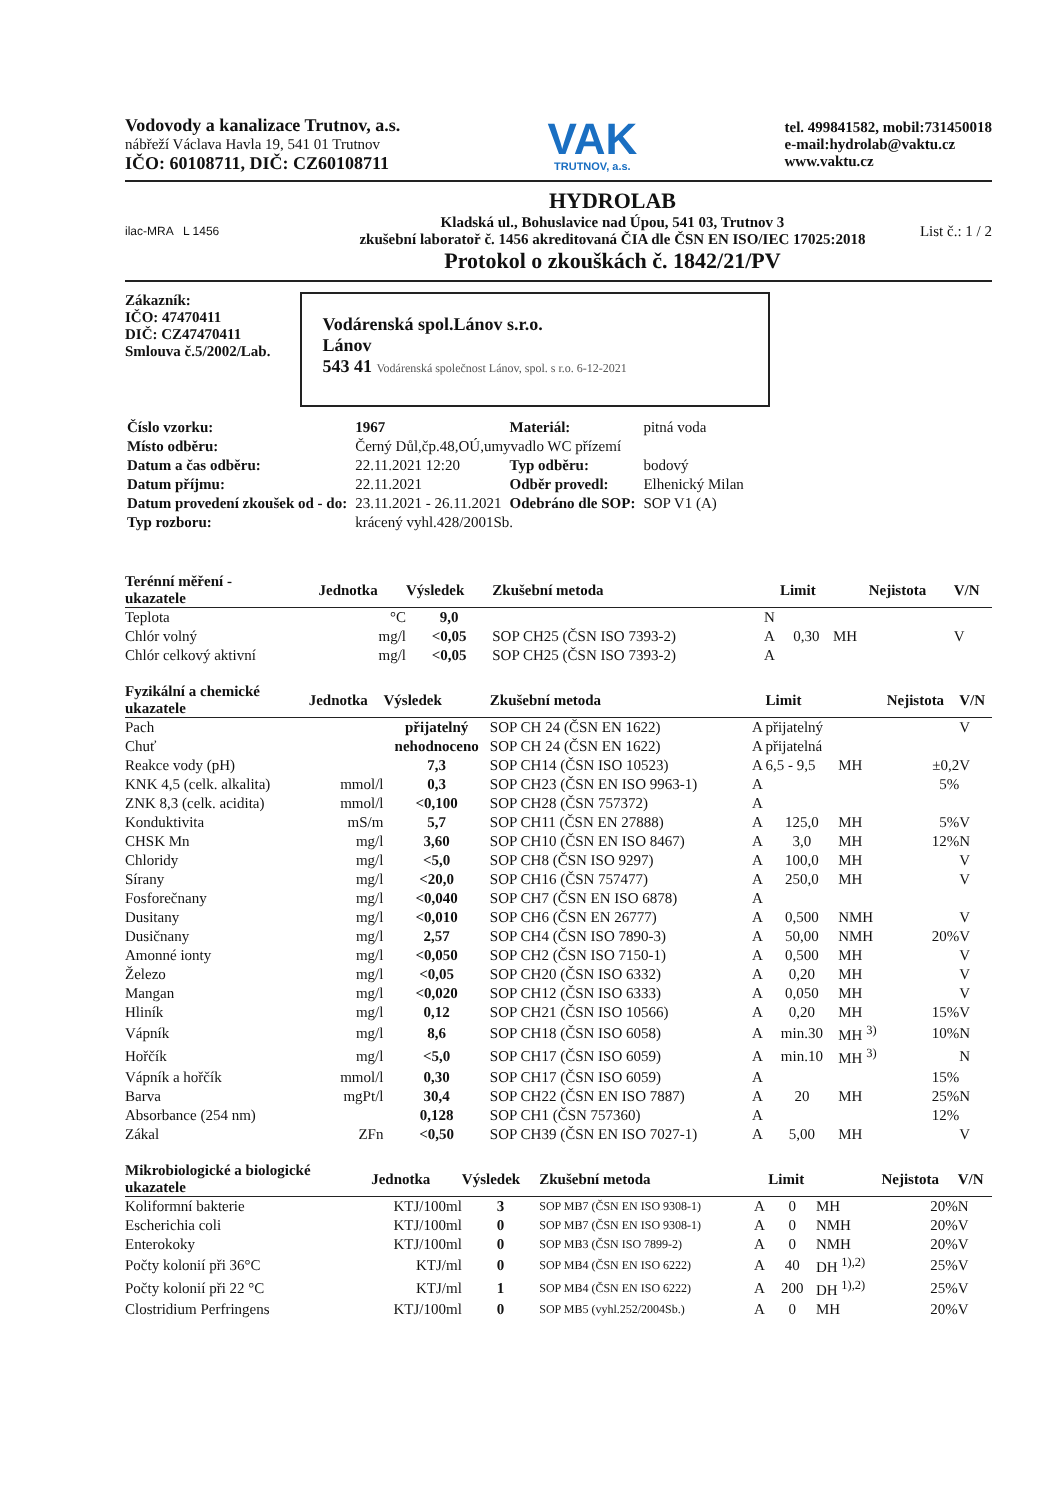Vodovody a kanalizace Trutnov, a.s.
nábřeží Václava Havla 19, 541 01 Trutnov
IČO: 60108711, DIČ: CZ60108711
VAK
TRUTNOV, a.s.
tel. 499841582, mobil:731450018
e-mail:hydrolab@vaktu.cz
www.vaktu.cz
ilac-MRA L 1456
HYDROLAB
Kladská ul., Bohuslavice nad Úpou, 541 03, Trutnov 3
zkušební laboratoř č. 1456 akreditovaná ČIA dle ČSN EN ISO/IEC 17025:2018
Protokol o zkouškách č. 1842/21/PV
List č.: 1 / 2
Zákazník:
IČO: 47470411
DIČ: CZ47470411
Smlouva č.5/2002/Lab.
Vodárenská spol.Lánov s.r.o.
Lánov
543 41 Vodárenská společnost Lánov, spol. s r.o. 6-12-2021
| Číslo vzorku: | 1967 | Materiál: | pitná voda |
| Místo odběru: | Černý Důl,čp.48,OÚ,umyvadlo WC přízemí | | |
| Datum a čas odběru: | 22.11.2021 12:20 | Typ odběru: | bodový |
| Datum příjmu: | 22.11.2021 | Odběr provedl: | Elhenický Milan |
| Datum provedení zkoušek od - do: | 23.11.2021 - 26.11.2021 | Odebráno dle SOP: | SOP V1 (A) |
| Typ rozboru: | krácený vyhl.428/2001Sb. | | |
| Terénní měření - ukazatele | Jednotka | Výsledek | Zkušební metoda | | Limit | | Nejistota | V/N |
| --- | --- | --- | --- | --- | --- | --- | --- | --- |
| Teplota | °C | 9,0 | | N | | | | |
| Chlór volný | mg/l | <0,05 | SOP CH25 (ČSN ISO 7393-2) | A | 0,30 | MH | | V |
| Chlór celkový aktivní | mg/l | <0,05 | SOP CH25 (ČSN ISO 7393-2) | A | | | | |
| Fyzikální a chemické ukazatele | Jednotka | Výsledek | Zkušební metoda | | Limit | | Nejistota | V/N |
| --- | --- | --- | --- | --- | --- | --- | --- | --- |
| Pach | | přijatelný | SOP CH 24 (ČSN EN 1622) | A | přijatelný | | | V |
| Chuť | | nehodnoceno | SOP CH 24 (ČSN EN 1622) | A | přijatelná | | | |
| Reakce vody (pH) | | 7,3 | SOP CH14 (ČSN ISO 10523) | A | 6,5 - 9,5 | MH | ±0,2 | V |
| KNK 4,5 (celk. alkalita) | mmol/l | 0,3 | SOP CH23 (ČSN EN ISO 9963-1) | A | | | 5% | |
| ZNK 8,3 (celk. acidita) | mmol/l | <0,100 | SOP CH28 (ČSN 757372) | A | | | | |
| Konduktivita | mS/m | 5,7 | SOP CH11 (ČSN EN 27888) | A | 125,0 | MH | 5% | V |
| CHSK Mn | mg/l | 3,60 | SOP CH10 (ČSN EN ISO 8467) | A | 3,0 | MH | 12% | N |
| Chloridy | mg/l | <5,0 | SOP CH8 (ČSN ISO 9297) | A | 100,0 | MH | | V |
| Sírany | mg/l | <20,0 | SOP CH16 (ČSN 757477) | A | 250,0 | MH | | V |
| Fosforečnany | mg/l | <0,040 | SOP CH7 (ČSN EN ISO 6878) | A | | | | |
| Dusitany | mg/l | <0,010 | SOP CH6 (ČSN EN 26777) | A | 0,500 | NMH | | V |
| Dusičnany | mg/l | 2,57 | SOP CH4 (ČSN ISO 7890-3) | A | 50,00 | NMH | 20% | V |
| Amonné ionty | mg/l | <0,050 | SOP CH2 (ČSN ISO 7150-1) | A | 0,500 | MH | | V |
| Železo | mg/l | <0,05 | SOP CH20 (ČSN ISO 6332) | A | 0,20 | MH | | V |
| Mangan | mg/l | <0,020 | SOP CH12 (ČSN ISO 6333) | A | 0,050 | MH | | V |
| Hliník | mg/l | 0,12 | SOP CH21 (ČSN ISO 10566) | A | 0,20 | MH | 15% | V |
| Vápník | mg/l | 8,6 | SOP CH18 (ČSN ISO 6058) | A | min.30 | MH <sup>3)</sup> | 10% | N |
| Hořčík | mg/l | <5,0 | SOP CH17 (ČSN ISO 6059) | A | min.10 | MH <sup>3)</sup> | | N |
| Vápník a hořčík | mmol/l | 0,30 | SOP CH17 (ČSN ISO 6059) | A | | | 15% | |
| Barva | mgPt/l | 30,4 | SOP CH22 (ČSN EN ISO 7887) | A | 20 | MH | 25% | N |
| Absorbance (254 nm) | | 0,128 | SOP CH1 (ČSN 757360) | A | | | 12% | |
| Zákal | ZFn | <0,50 | SOP CH39 (ČSN EN ISO 7027-1) | A | 5,00 | MH | | V |
| Mikrobiologické a biologické ukazatele | Jednotka | Výsledek | Zkušební metoda | | Limit | | Nejistota | V/N |
| --- | --- | --- | --- | --- | --- | --- | --- | --- |
| Koliformní bakterie | KTJ/100ml | 3 | SOP MB7 (ČSN EN ISO 9308-1) | A | 0 | MH | 20% | N |
| Escherichia coli | KTJ/100ml | 0 | SOP MB7 (ČSN EN ISO 9308-1) | A | 0 | NMH | 20% | V |
| Enterokoky | KTJ/100ml | 0 | SOP MB3 (ČSN ISO 7899-2) | A | 0 | NMH | 20% | V |
| Počty kolonií při 36°C | KTJ/ml | 0 | SOP MB4 (ČSN EN ISO 6222) | A | 40 | DH <sup>1),2)</sup> | 25% | V |
| Počty kolonií při 22 °C | KTJ/ml | 1 | SOP MB4 (ČSN EN ISO 6222) | A | 200 | DH <sup>1),2)</sup> | 25% | V |
| Clostridium Perfringens | KTJ/100ml | 0 | SOP MB5 (vyhl.252/2004Sb.) | A | 0 | MH | 20% | V |